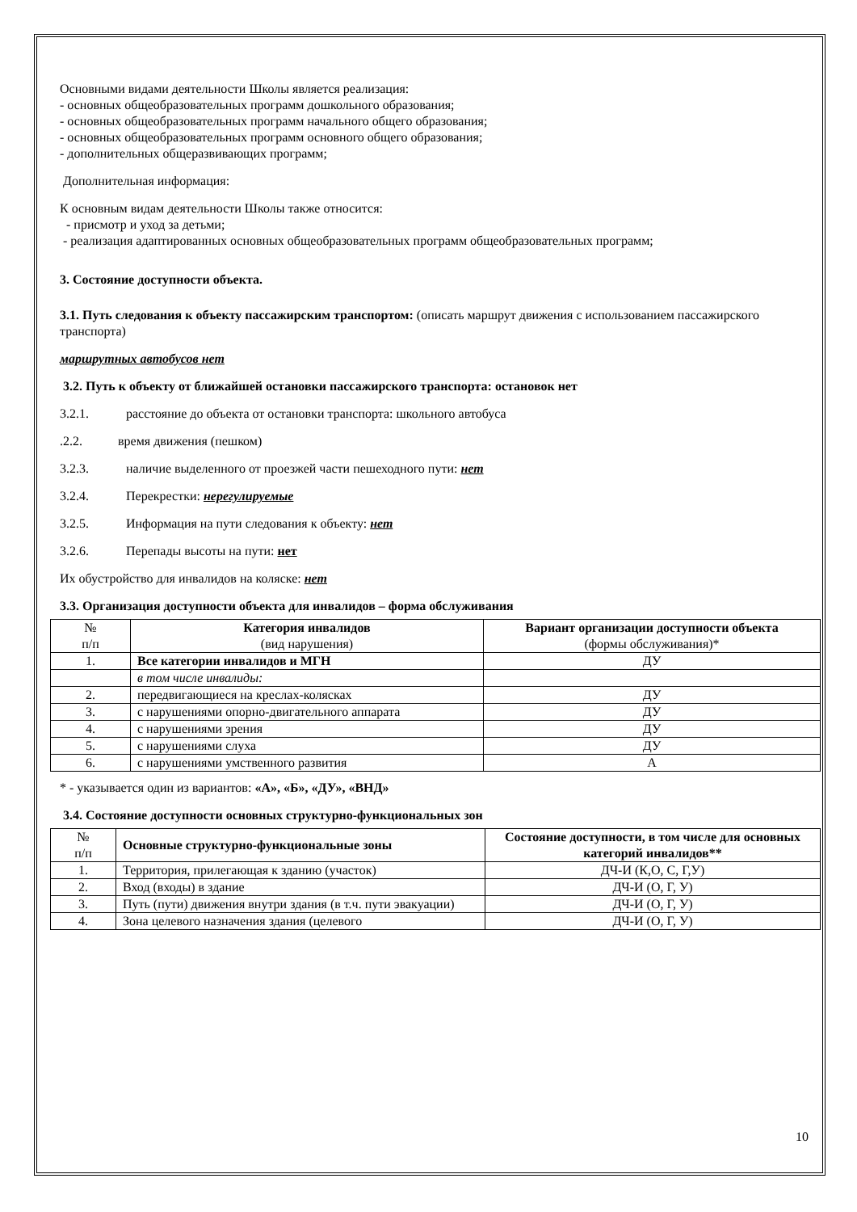Основными видами деятельности Школы является реализация:
- основных общеобразовательных программ дошкольного образования;
- основных общеобразовательных программ начального общего образования;
- основных общеобразовательных программ основного общего образования;
- дополнительных общеразвивающих программ;
Дополнительная информация:
К основным видам деятельности Школы также относится:
- присмотр и уход за детьми;
- реализация адаптированных основных общеобразовательных программ общеобразовательных программ;
3. Состояние доступности объекта.
3.1. Путь следования к объекту пассажирским транспортом: (описать маршрут движения с использованием пассажирского транспорта)
маршрутных автобусов нет
3.2. Путь к объекту от ближайшей остановки пассажирского транспорта: остановок нет
3.2.1. расстояние до объекта от остановки транспорта: школьного автобуса
.2.2. время движения (пешком)
3.2.3. наличие выделенного от проезжей части пешеходного пути: нет
3.2.4. Перекрестки: нерегулируемые
3.2.5. Информация на пути следования к объекту: нет
3.2.6. Перепады высоты на пути: нет
Их обустройство для инвалидов на коляске: нет
3.3. Организация доступности объекта для инвалидов – форма обслуживания
| № п/п | Категория инвалидов (вид нарушения) | Вариант организации доступности объекта (формы обслуживания)* |
| 1. | Все категории инвалидов и МГН | ДУ |
| | в том числе инвалиды: | |
| 2. | передвигающиеся на креслах-колясках | ДУ |
| 3. | с нарушениями опорно-двигательного аппарата | ДУ |
| 4. | с нарушениями зрения | ДУ |
| 5. | с нарушениями слуха | ДУ |
| 6. | с нарушениями умственного развития | А |
* - указывается один из вариантов: «А», «Б», «ДУ», «ВНД»
3.4. Состояние доступности основных структурно-функциональных зон
| № п/п | Основные структурно-функциональные зоны | Состояние доступности, в том числе для основных категорий инвалидов** |
| 1. | Территория, прилегающая к зданию (участок) | ДЧ-И (К,О, С, Г,У) |
| 2. | Вход (входы) в здание | ДЧ-И (О, Г, У) |
| 3. | Путь (пути) движения внутри здания (в т.ч. пути эвакуации) | ДЧ-И (О, Г, У) |
| 4. | Зона целевого назначения здания (целевого | ДЧ-И (О, Г, У) |
10